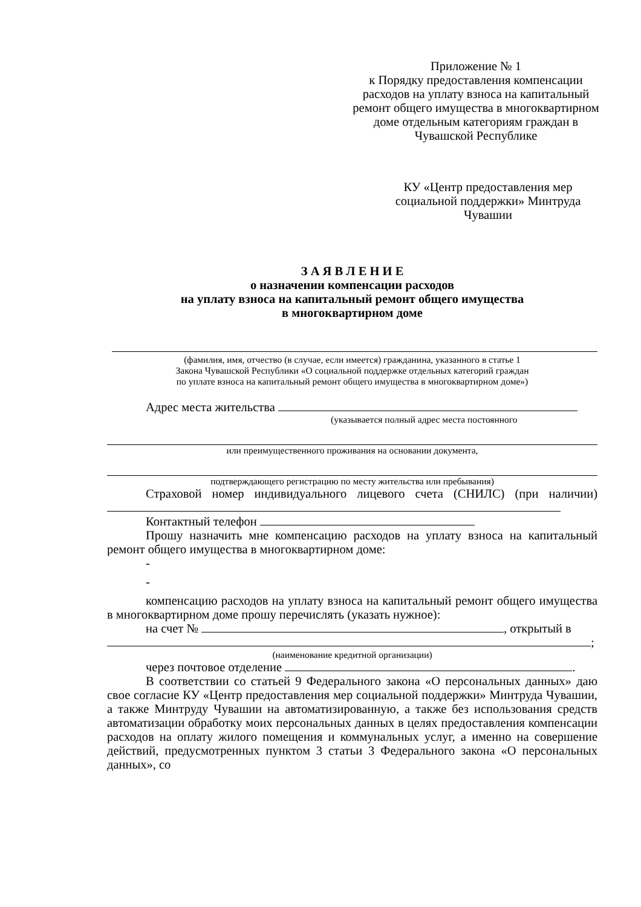Приложение № 1
к Порядку предоставления компенсации расходов на уплату взноса на капитальный ремонт общего имущества в многоквартирном доме отдельным категориям граждан в Чувашской Республике
КУ «Центр предоставления мер социальной поддержки» Минтруда Чувашии
З А Я В Л Е Н И Е
о назначении компенсации расходов
на уплату взноса на капитальный ремонт общего имущества
в многоквартирном доме
(фамилия, имя, отчество (в случае, если имеется) гражданина, указанного в статье 1
Закона Чувашской Республики «О социальной поддержке отдельных категорий граждан
по уплате взноса на капитальный ремонт общего имущества в многоквартирном доме»)
Адрес места жительства
(указывается полный адрес места постоянного
или преимущественного проживания на основании документа,
подтверждающего регистрацию по месту жительства или пребывания)
Страховой номер индивидуального лицевого счета (СНИЛС) (при наличии)
Контактный телефон
Прошу назначить мне компенсацию расходов на уплату взноса на капитальный ремонт общего имущества в многоквартирном доме:
-
-
компенсацию расходов на уплату взноса на капитальный ремонт общего имущества в многоквартирном доме прошу перечислять (указать нужное):
на счет № , открытый в
;
(наименование кредитной организации)
через почтовое отделение .
В соответствии со статьей 9 Федерального закона «О персональных данных» даю свое согласие КУ «Центр предоставления мер социальной поддержки» Минтруда Чувашии, а также Минтруду Чувашии на автоматизированную, а также без использования средств автоматизации обработку моих персональных данных в целях предоставления компенсации расходов на оплату жилого помещения и коммунальных услуг, а именно на совершение действий, предусмотренных пунктом 3 статьи 3 Федерального закона «О персональных данных», со